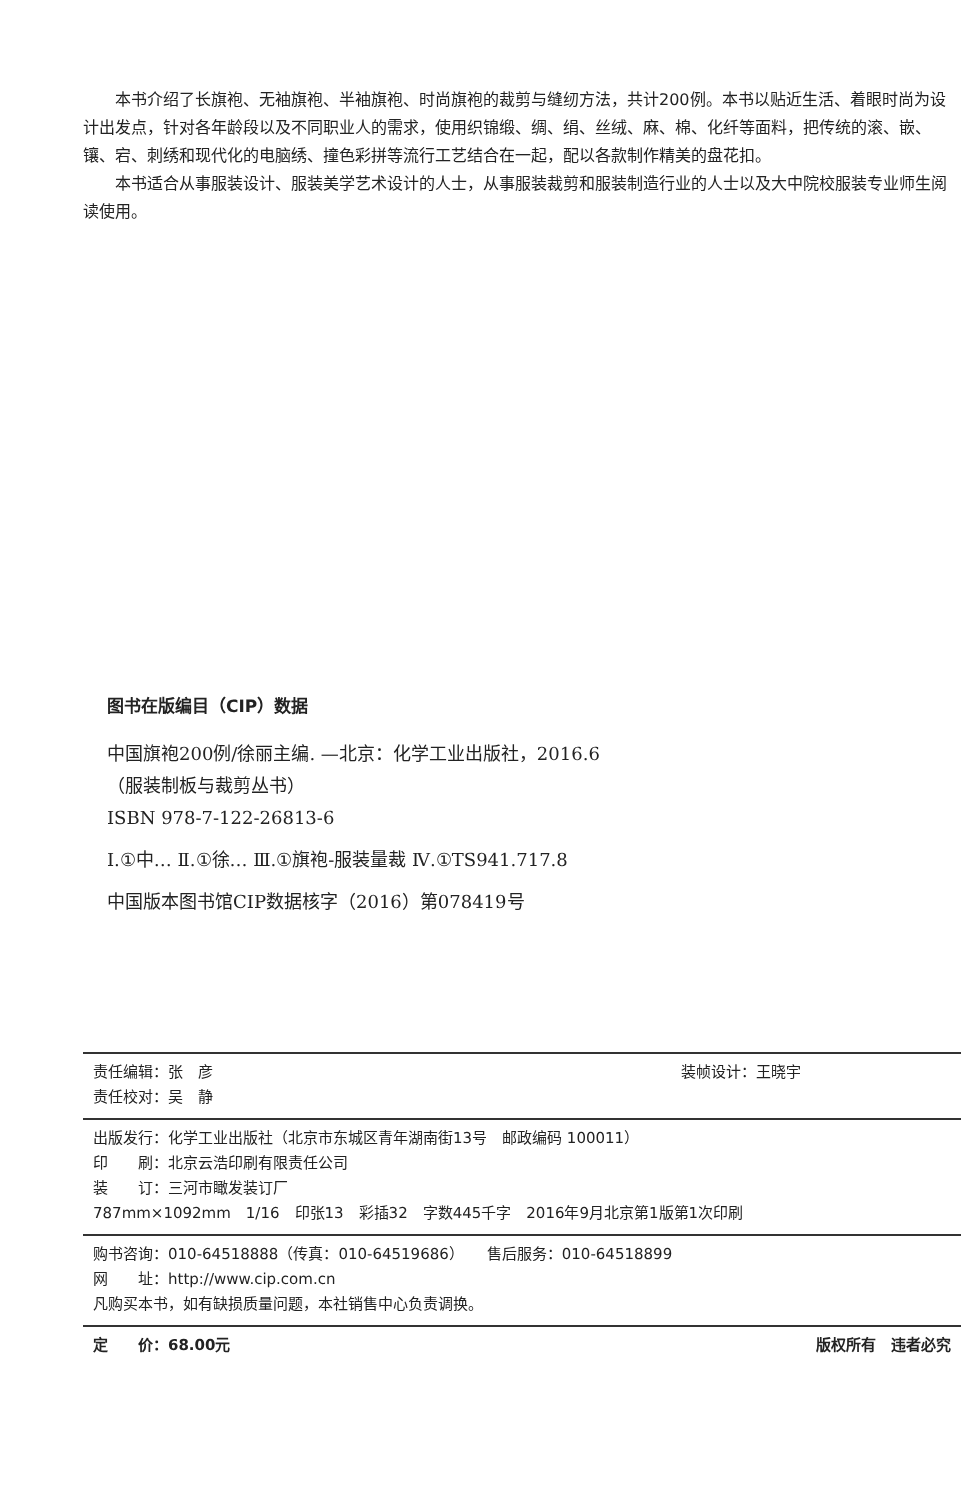本书介绍了长旗袍、无袖旗袍、半袖旗袍、时尚旗袍的裁剪与缝纫方法，共计200例。本书以贴近生活、着眼时尚为设计出发点，针对各年龄段以及不同职业人的需求，使用织锦缎、绸、绢、丝绒、麻、棉、化纤等面料，把传统的滚、嵌、镶、宕、刺绣和现代化的电脑绣、撞色彩拼等流行工艺结合在一起，配以各款制作精美的盘花扣。
本书适合从事服装设计、服装美学艺术设计的人士，从事服装裁剪和服装制造行业的人士以及大中院校服装专业师生阅读使用。
图书在版编目（CIP）数据
中国旗袍200例/徐丽主编. —北京：化学工业出版社，2016.6
（服装制板与裁剪丛书）
ISBN 978-7-122-26813-6
Ⅰ.①中… Ⅱ.①徐… Ⅲ.①旗袍-服装量裁 Ⅳ.①TS941.717.8
中国版本图书馆CIP数据核字（2016）第078419号
责任编辑：张　彦 装帧设计：王晓宇
责任校对：吴　静
出版发行：化学工业出版社（北京市东城区青年湖南街13号　邮政编码 100011）
印　　刷：北京云浩印刷有限责任公司
装　　订：三河市瞰发装订厂
787mm×1092mm　1/16　印张13　彩插32　字数445千字　2016年9月北京第1版第1次印刷
购书咨询：010-64518888（传真：010-64519686）　　售后服务：010-64518899
网　　址：http://www.cip.com.cn
凡购买本书，如有缺损质量问题，本社销售中心负责调换。
定　　价：68.00元 版权所有　违者必究